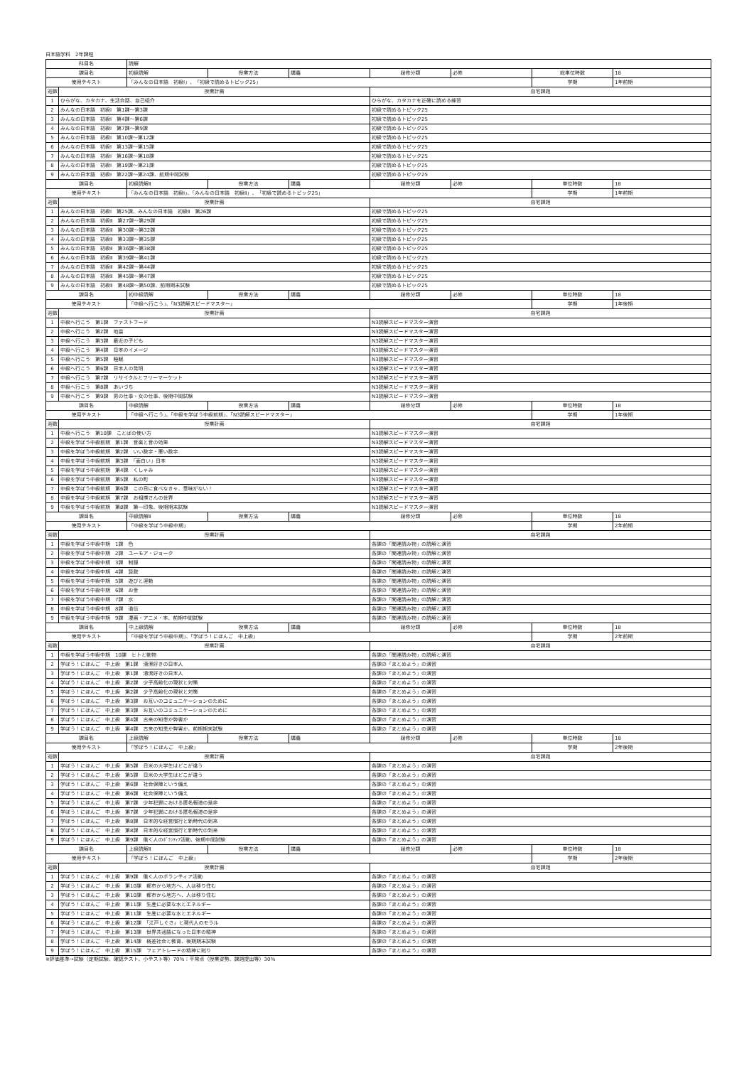日本語学科　2年課程
| 科目名 | | 読解 | | | | | | |
| 課目名 | | 初級読解 | 授業方法 | 講義 | 履修分類 | 必修 | 総単位時数 | 18 |
| 使用テキスト | | 「みんなの日本語 初級Ⅰ」、「初級で読めるトピック25」 | | | | | 学期 | 1年前期 |
| 週数 | 授業計画 | | | | 自宅課題 | | | |
| 1 | ひらがな、カタカナ、生活会話、自己紹介 | | | | ひらがな、カタカナを正確に読める練習 | | | |
| 2 | みんなの日本語 初級Ⅰ 第1課～第3課 | | | | 初級で読めるトピック25 | | | |
| 3 | みんなの日本語 初級Ⅰ 第4課～第6課 | | | | 初級で読めるトピック25 | | | |
| 4 | みんなの日本語 初級Ⅰ 第7課～第9課 | | | | 初級で読めるトピック25 | | | |
| 5 | みんなの日本語 初級Ⅰ 第10課～第12課 | | | | 初級で読めるトピック25 | | | |
| 6 | みんなの日本語 初級Ⅰ 第13課～第15課 | | | | 初級で読めるトピック25 | | | |
| 7 | みんなの日本語 初級Ⅰ 第16課～第18課 | | | | 初級で読めるトピック25 | | | |
| 8 | みんなの日本語 初級Ⅰ 第19課～第21課 | | | | 初級で読めるトピック25 | | | |
| 9 | みんなの日本語 初級Ⅰ 第22課～第24課、前期中間試験 | | | | 初級で読めるトピック25 | | | |
| 課目名 | | 初級読解Ⅱ | 授業方法 | 講義 | 履修分類 | 必修 | 単位時数 | 18 |
| 使用テキスト | | 「みんなの日本語 初級Ⅰ」、「みんなの日本語 初級Ⅱ」、「初級で読めるトピック25」 | | | | | 学期 | 1年前期 |
| 週数 | 授業計画 | | | | 自宅課題 | | | |
| 1 | みんなの日本語 初級Ⅰ 第25課、みんなの日本語 初級Ⅱ 第26課 | | | | 初級で読めるトピック25 | | | |
| 2 | みんなの日本語 初級Ⅱ 第27課～第29課 | | | | 初級で読めるトピック25 | | | |
| 3 | みんなの日本語 初級Ⅱ 第30課～第32課 | | | | 初級で読めるトピック25 | | | |
| 4 | みんなの日本語 初級Ⅱ 第33課～第35課 | | | | 初級で読めるトピック25 | | | |
| 5 | みんなの日本語 初級Ⅱ 第36課～第38課 | | | | 初級で読めるトピック25 | | | |
| 6 | みんなの日本語 初級Ⅱ 第39課～第41課 | | | | 初級で読めるトピック25 | | | |
| 7 | みんなの日本語 初級Ⅱ 第42課～第44課 | | | | 初級で読めるトピック25 | | | |
| 8 | みんなの日本語 初級Ⅱ 第45課～第47課 | | | | 初級で読めるトピック25 | | | |
| 9 | みんなの日本語 初級Ⅱ 第48課～第50課、前期期末試験 | | | | 初級で読めるトピック25 | | | |
| 課目名 | | 初中級読解 | 授業方法 | 講義 | 履修分類 | 必修 | 単位時数 | 18 |
| 使用テキスト | | 「中級へ行こう」、「N3読解スピードマスター」 | | | | | 学期 | 1年後期 |
| 週数 | 授業計画 | | | | 自宅課題 | | | |
| 1 | 中級へ行こう 第1課 ファストフード | | | | N3読解スピードマスター演習 | | | |
| 2 | 中級へ行こう 第2課 地震 | | | | N3読解スピードマスター演習 | | | |
| 3 | 中級へ行こう 第3課 最近の子ども | | | | N3読解スピードマスター演習 | | | |
| 4 | 中級へ行こう 第4課 日本のイメージ | | | | N3読解スピードマスター演習 | | | |
| 5 | 中級へ行こう 第5課 睡眠 | | | | N3読解スピードマスター演習 | | | |
| 6 | 中級へ行こう 第6課 日本人の発明 | | | | N3読解スピードマスター演習 | | | |
| 7 | 中級へ行こう 第7課 リサイクルとフリーマーケット | | | | N3読解スピードマスター演習 | | | |
| 8 | 中級へ行こう 第8課 あいづち | | | | N3読解スピードマスター演習 | | | |
| 9 | 中級へ行こう 第9課 男の仕事・女の仕事、後期中間試験 | | | | N3読解スピードマスター演習 | | | |
| 課目名 | | 中級読解 | 授業方法 | 講義 | 履修分類 | 必修 | 単位時数 | 18 |
| 使用テキスト | | 「中級へ行こう」、「中級を学ぼう中級前期」、「N3読解スピードマスター」 | | | | | 学期 | 1年後期 |
| 週数 | 授業計画 | | | | 自宅課題 | | | |
| 1 | 中級へ行こう 第10課 ことばの使い方 | | | | N3読解スピードマスター演習 | | | |
| 2 | 中級を学ぼう中級前期 第1課 音楽と音の効果 | | | | N3読解スピードマスター演習 | | | |
| 3 | 中級を学ぼう中級前期 第2課 いい数字・悪い数字 | | | | N3読解スピードマスター演習 | | | |
| 4 | 中級を学ぼう中級前期 第3課 「面白い」日本 | | | | N3読解スピードマスター演習 | | | |
| 5 | 中級を学ぼう中級前期 第4課 くしゃみ | | | | N3読解スピードマスター演習 | | | |
| 6 | 中級を学ぼう中級前期 第5課 私の町 | | | | N3読解スピードマスター演習 | | | |
| 7 | 中級を学ぼう中級前期 第6課 この日に食べなきゃ、意味がない！ | | | | N3読解スピードマスター演習 | | | |
| 8 | 中級を学ぼう中級前期 第7課 お相撲さんの世界 | | | | N3読解スピードマスター演習 | | | |
| 9 | 中級を学ぼう中級前期 第8課 第一印象、後期期末試験 | | | | N3読解スピードマスター演習 | | | |
| 課目名 | | 中級読解Ⅱ | 授業方法 | 講義 | 履修分類 | 必修 | 単位時数 | 18 |
| 使用テキスト | | 「中級を学ぼう中級中期」 | | | | | 学期 | 2年前期 |
| 週数 | 授業計画 | | | | 自宅課題 | | | |
| 1 | 中級を学ぼう中級中期 1課 色 | | | | 各課の「関連読み物」の読解と演習 | | | |
| 2 | 中級を学ぼう中級中期 2課 ユーモア・ジョーク | | | | 各課の「関連読み物」の読解と演習 | | | |
| 3 | 中級を学ぼう中級中期 3課 制服 | | | | 各課の「関連読み物」の読解と演習 | | | |
| 4 | 中級を学ぼう中級中期 4課 算数 | | | | 各課の「関連読み物」の読解と演習 | | | |
| 5 | 中級を学ぼう中級中期 5課 遊びと運動 | | | | 各課の「関連読み物」の読解と演習 | | | |
| 6 | 中級を学ぼう中級中期 6課 お金 | | | | 各課の「関連読み物」の読解と演習 | | | |
| 7 | 中級を学ぼう中級中期 7課 水 | | | | 各課の「関連読み物」の読解と演習 | | | |
| 8 | 中級を学ぼう中級中期 8課 遺伝 | | | | 各課の「関連読み物」の読解と演習 | | | |
| 9 | 中級を学ぼう中級中期 9課 漫画・アニメ・本、前期中間試験 | | | | 各課の「関連読み物」の読解と演習 | | | |
| 課目名 | | 中上級読解 | 授業方法 | 講義 | 履修分類 | 必修 | 単位時数 | 18 |
| 使用テキスト | | 「中級を学ぼう中級中期」、「学ぼう！にほんご 中上級」 | | | | | 学期 | 2年前期 |
| 週数 | 授業計画 | | | | 自宅課題 | | | |
| 1 | 中級を学ぼう中級中期 10課 ヒトと動物 | | | | 各課の「関連読み物」の読解と演習 | | | |
| 2 | 学ぼう！にほんご 中上級 第1課 清潔好きの日本人 | | | | 各課の「まとめよう」の演習 | | | |
| 3 | 学ぼう！にほんご 中上級 第1課 清潔好きの日本人 | | | | 各課の「まとめよう」の演習 | | | |
| 4 | 学ぼう！にほんご 中上級 第2課 少子高齢化の現状と対策 | | | | 各課の「まとめよう」の演習 | | | |
| 5 | 学ぼう！にほんご 中上級 第2課 少子高齢化の現状と対策 | | | | 各課の「まとめよう」の演習 | | | |
| 6 | 学ぼう！にほんご 中上級 第3課 お互いのコミュニケーションのために | | | | 各課の「まとめよう」の演習 | | | |
| 7 | 学ぼう！にほんご 中上級 第3課 お互いのコミュニケーションのために | | | | 各課の「まとめよう」の演習 | | | |
| 8 | 学ぼう！にほんご 中上級 第4課 古来の知恵か弊害か | | | | 各課の「まとめよう」の演習 | | | |
| 9 | 学ぼう！にほんご 中上級 第4課 古来の知恵か弊害か、前期期末試験 | | | | 各課の「まとめよう」の演習 | | | |
| 課目名 | | 上級読解 | 授業方法 | 講義 | 履修分類 | 必修 | 単位時数 | 18 |
| 使用テキスト | | 「学ぼう！にほんご 中上級」 | | | | | 学期 | 2年後期 |
| 週数 | 授業計画 | | | | 自宅課題 | | | |
| 1 | 学ぼう！にほんご 中上級 第5課 日米の大学生はどこが違う | | | | 各課の「まとめよう」の演習 | | | |
| 2 | 学ぼう！にほんご 中上級 第5課 日米の大学生はどこが違う | | | | 各課の「まとめよう」の演習 | | | |
| 3 | 学ぼう！にほんご 中上級 第6課 社会保障という備え | | | | 各課の「まとめよう」の演習 | | | |
| 4 | 学ぼう！にほんご 中上級 第6課 社会保障という備え | | | | 各課の「まとめよう」の演習 | | | |
| 5 | 学ぼう！にほんご 中上級 第7課 少年犯罪における匿名報道の是非 | | | | 各課の「まとめよう」の演習 | | | |
| 6 | 学ぼう！にほんご 中上級 第7課 少年犯罪における匿名報道の是非 | | | | 各課の「まとめよう」の演習 | | | |
| 7 | 学ぼう！にほんご 中上級 第8課 日本的な経営慣行と新時代の到来 | | | | 各課の「まとめよう」の演習 | | | |
| 8 | 学ぼう！にほんご 中上級 第8課 日本的な経営慣行と新時代の到来 | | | | 各課の「まとめよう」の演習 | | | |
| 9 | 学ぼう！にほんご 中上級 第9課 働く人のﾎﾞﾗﾝﾃｨｱ活動、後期中間試験 | | | | 各課の「まとめよう」の演習 | | | |
| 課目名 | | 上級読解Ⅱ | 授業方法 | 講義 | 履修分類 | 必修 | 単位時数 | 18 |
| 使用テキスト | | 「学ぼう！にほんご 中上級」 | | | | | 学期 | 2年後期 |
| 週数 | 授業計画 | | | | 自宅課題 | | | |
| 1 | 学ぼう！にほんご 中上級 第9課 働く人のボランティア活動 | | | | 各課の「まとめよう」の演習 | | | |
| 2 | 学ぼう！にほんご 中上級 第10課 都市から地方へ、人は移り住む | | | | 各課の「まとめよう」の演習 | | | |
| 3 | 学ぼう！にほんご 中上級 第10課 都市から地方へ、人は移り住む | | | | 各課の「まとめよう」の演習 | | | |
| 4 | 学ぼう！にほんご 中上級 第11課 生産に必要な水とエネルギー | | | | 各課の「まとめよう」の演習 | | | |
| 5 | 学ぼう！にほんご 中上級 第11課 生産に必要な水とエネルギー | | | | 各課の「まとめよう」の演習 | | | |
| 6 | 学ぼう！にほんご 中上級 第12課 「江戸しぐさ」と現代人のモラル | | | | 各課の「まとめよう」の演習 | | | |
| 7 | 学ぼう！にほんご 中上級 第13課 世界共通語になった日本の精神 | | | | 各課の「まとめよう」の演習 | | | |
| 8 | 学ぼう！にほんご 中上級 第14課 格差社会と教育、後期期末試験 | | | | 各課の「まとめよう」の演習 | | | |
| 9 | 学ぼう！にほんご 中上級 第15課 フェアトレードの精神に則り | | | | 各課の「まとめよう」の演習 | | | |
※評価基準→試験（定期試験、確認テスト、小テスト等）70％：平常点（授業姿勢、課題提出等）30％